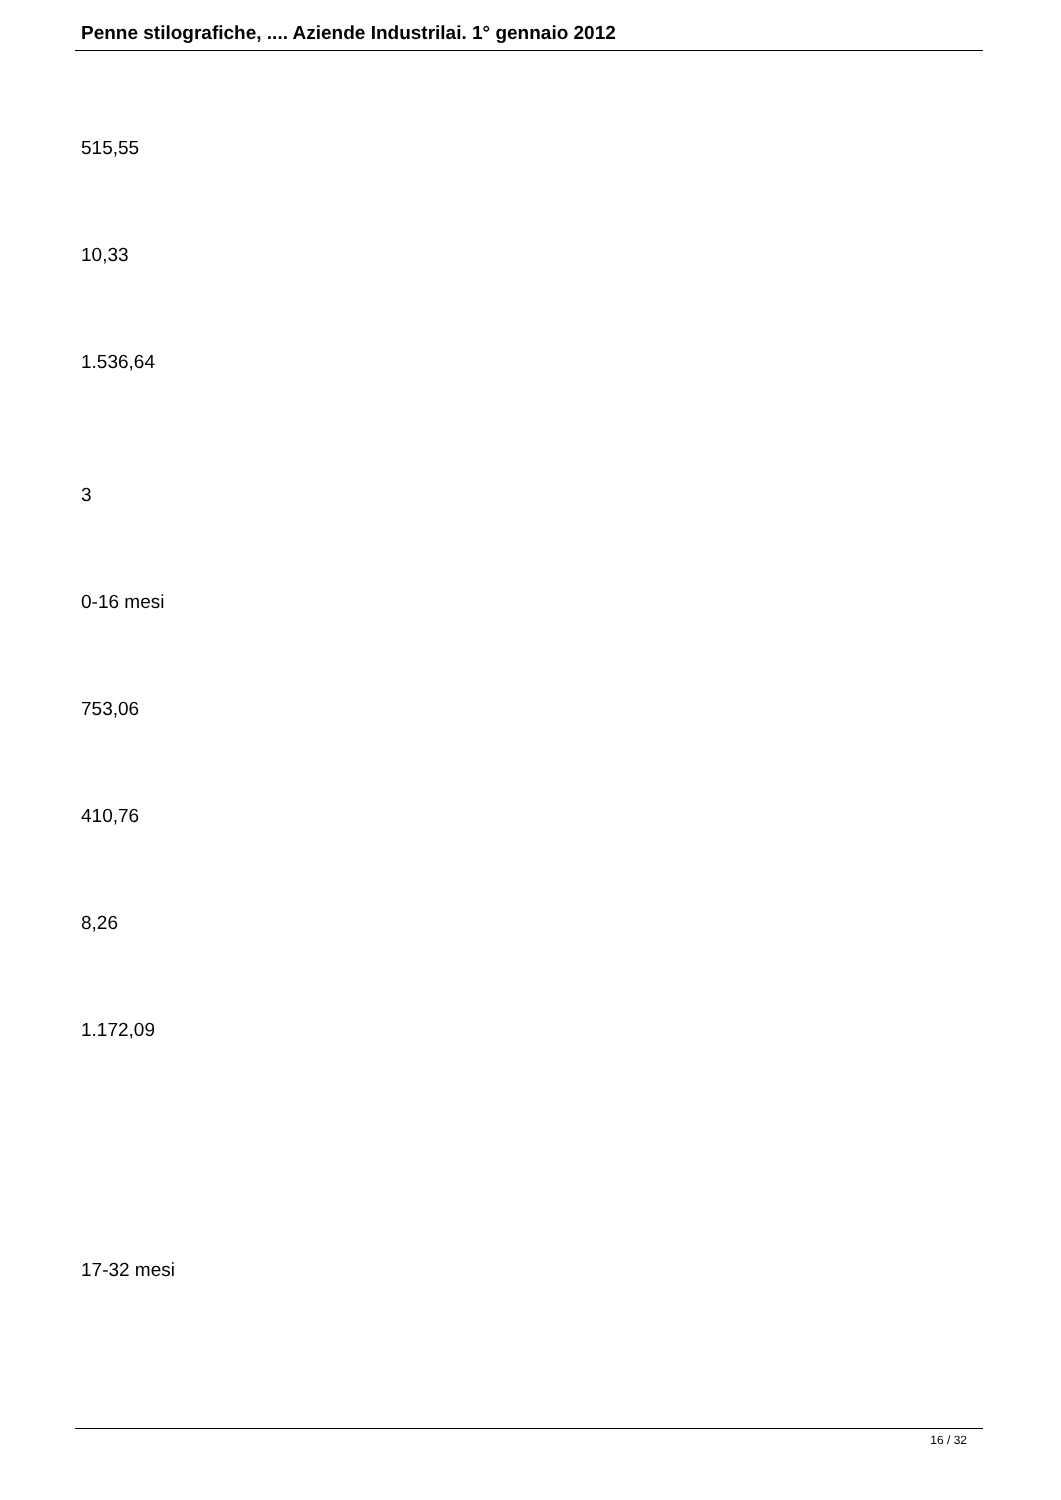Penne stilografiche, .... Aziende Industrilai. 1° gennaio 2012
515,55
10,33
1.536,64
3
0-16 mesi
753,06
410,76
8,26
1.172,09
17-32 mesi
16 / 32